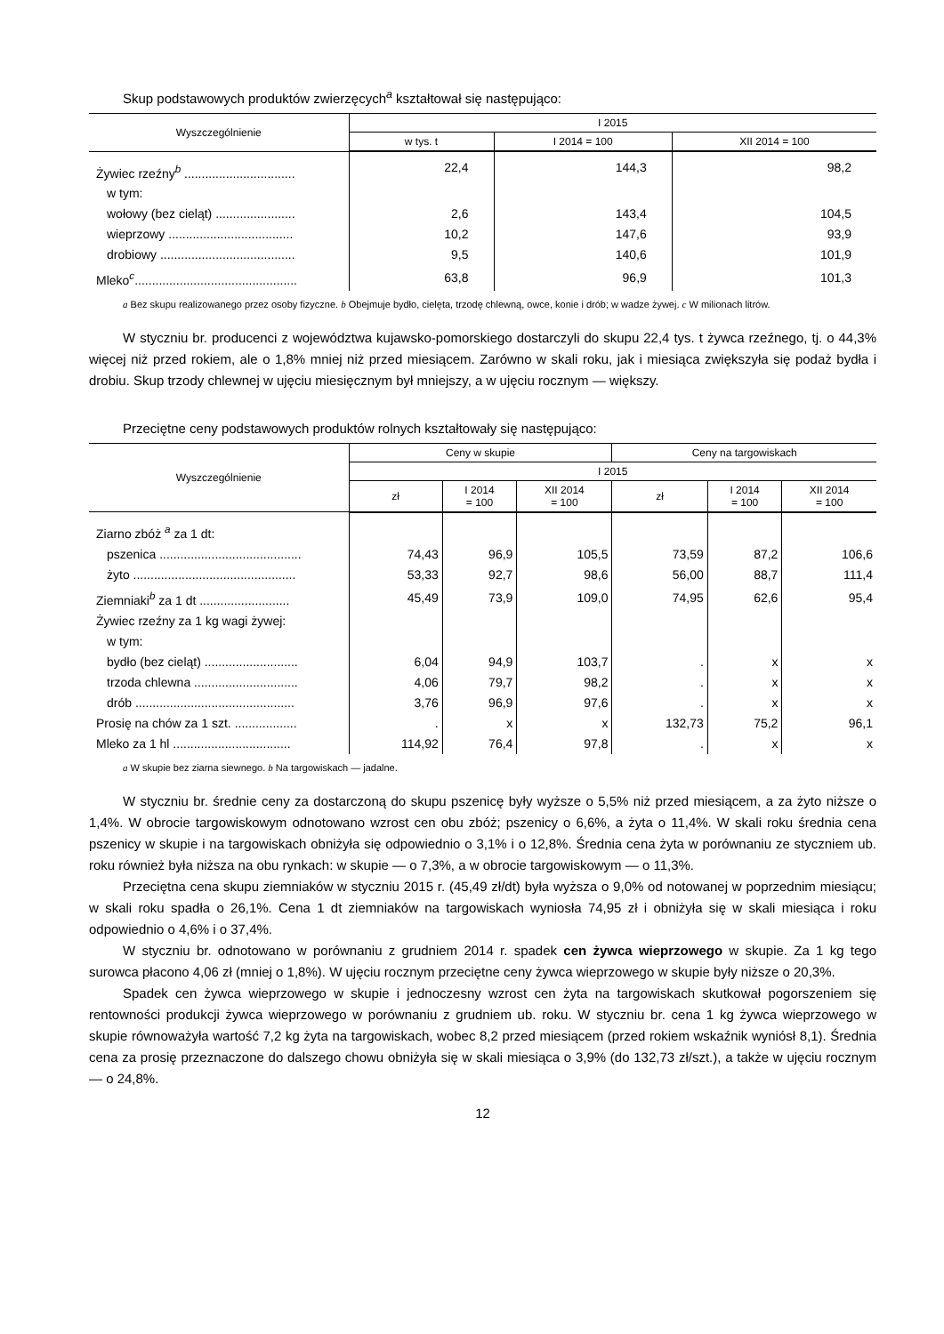Skup podstawowych produktów zwierzęcych<sup>a</sup> kształtował się następująco:
| Wyszczególnienie | I 2015 | | |
| --- | --- | --- | --- |
| | w tys. t | I 2014 = 100 | XII 2014 = 100 |
| Żywiec rzeźny<sup>b</sup> ................................ | 22,4 | 144,3 | 98,2 |
| w tym: | | | |
| wołowy (bez cieląt) ....................... | 2,6 | 143,4 | 104,5 |
| wieprzowy .................................... | 10,2 | 147,6 | 93,9 |
| drobiowy ....................................... | 9,5 | 140,6 | 101,9 |
| Mleko<sup>c</sup>............................................... | 63,8 | 96,9 | 101,3 |
a Bez skupu realizowanego przez osoby fizyczne. b Obejmuje bydło, cielęta, trzodę chlewną, owce, konie i drób; w wadze żywej. c W milionach litrów.
W styczniu br. producenci z województwa kujawsko-pomorskiego dostarczyli do skupu 22,4 tys. t żywca rzeźnego, tj. o 44,3% więcej niż przed rokiem, ale o 1,8% mniej niż przed miesiącem. Zarówno w skali roku, jak i miesiąca zwiększyła się podaż bydła i drobiu. Skup trzody chlewnej w ujęciu miesięcznym był mniejszy, a w ujęciu rocznym — większy.
Przeciętne ceny podstawowych produktów rolnych kształtowały się następująco:
| Wyszczególnienie | Ceny w skupie | | | Ceny na targowiskach | | |
| --- | --- | --- | --- | --- | --- | --- |
| | I 2015 | | | | | |
| | zł | I 2014 = 100 | XII 2014 = 100 | zł | I 2014 = 100 | XII 2014 = 100 |
| Ziarno zbóż <sup>a</sup> za 1 dt: | | | | | | |
| pszenica ......................................... | 74,43 | 96,9 | 105,5 | 73,59 | 87,2 | 106,6 |
| żyto ............................................... | 53,33 | 92,7 | 98,6 | 56,00 | 88,7 | 111,4 |
| Ziemniaki<sup>b</sup> za 1 dt .......................... | 45,49 | 73,9 | 109,0 | 74,95 | 62,6 | 95,4 |
| Żywiec rzeźny za 1 kg wagi żywej: | | | | | | |
| w tym: | | | | | | |
| bydło (bez cieląt) ........................... | 6,04 | 94,9 | 103,7 | . | x | x |
| trzoda chlewna .............................. | 4,06 | 79,7 | 98,2 | . | x | x |
| drób .............................................. | 3,76 | 96,9 | 97,6 | . | x | x |
| Prosię na chów za 1 szt. .................. | . | x | x | 132,73 | 75,2 | 96,1 |
| Mleko za 1 hl .................................. | 114,92 | 76,4 | 97,8 | . | x | x |
a W skupie bez ziarna siewnego. b Na targowiskach — jadalne.
W styczniu br. średnie ceny za dostarczoną do skupu pszenicę były wyższe o 5,5% niż przed miesiącem, a za żyto niższe o 1,4%. W obrocie targowiskowym odnotowano wzrost cen obu zbóż; pszenicy o 6,6%, a żyta o 11,4%. W skali roku średnia cena pszenicy w skupie i na targowiskach obniżyła się odpowiednio o 3,1% i o 12,8%. Średnia cena żyta w porównaniu ze styczniem ub. roku również była niższa na obu rynkach: w skupie — o 7,3%, a w obrocie targowiskowym — o 11,3%.
Przeciętna cena skupu ziemniaków w styczniu 2015 r. (45,49 zł/dt) była wyższa o 9,0% od notowanej w poprzednim miesiącu; w skali roku spadła o 26,1%. Cena 1 dt ziemniaków na targowiskach wyniosła 74,95 zł i obniżyła się w skali miesiąca i roku odpowiednio o 4,6% i o 37,4%.
W styczniu br. odnotowano w porównaniu z grudniem 2014 r. spadek cen żywca wieprzowego w skupie. Za 1 kg tego surowca płacono 4,06 zł (mniej o 1,8%). W ujęciu rocznym przeciętne ceny żywca wieprzowego w skupie były niższe o 20,3%.
Spadek cen żywca wieprzowego w skupie i jednoczesny wzrost cen żyta na targowiskach skutkował pogorszeniem się rentowności produkcji żywca wieprzowego w porównaniu z grudniem ub. roku. W styczniu br. cena 1 kg żywca wieprzowego w skupie równoważyła wartość 7,2 kg żyta na targowiskach, wobec 8,2 przed miesiącem (przed rokiem wskaźnik wyniósł 8,1). Średnia cena za prosię przeznaczone do dalszego chowu obniżyła się w skali miesiąca o 3,9% (do 132,73 zł/szt.), a także w ujęciu rocznym — o 24,8%.
12